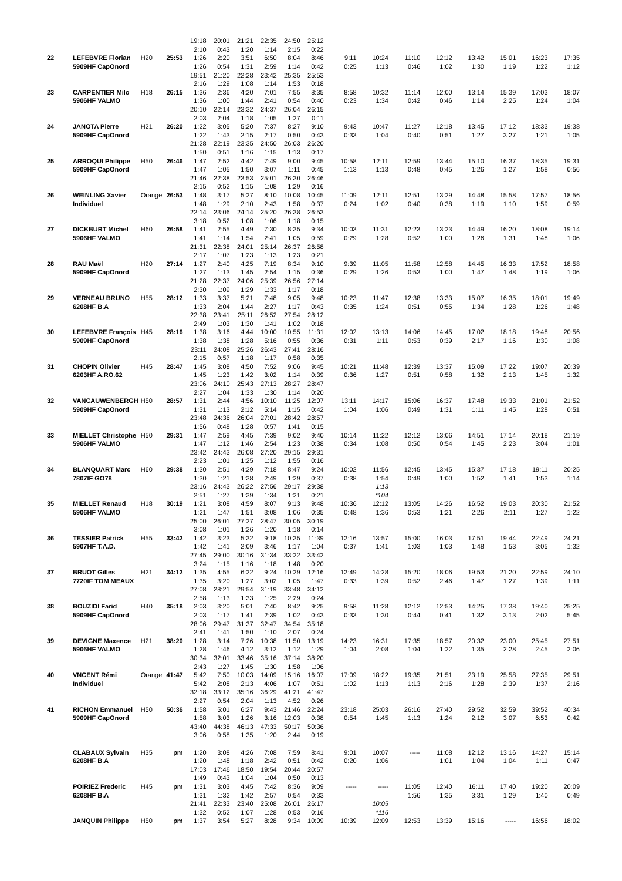| | | | | 19:18 | 20:01 | 21:21 | 22:35 | 24:50 | 25:12 | | | | | | | | |
| | | | | 2:10 | 0:43 | 1:20 | 1:14 | 2:15 | 0:22 | | | | | | | | |
| 22 | LEFEBVRE Florian | H20 | 25:53 | 1:26 | 2:20 | 3:51 | 6:50 | 8:04 | 8:46 | 9:11 | 10:24 | 11:10 | 12:12 | 13:42 | 15:01 | 16:23 | 17:35 |
| | 5909HF CapOnord | | | 1:26 | 0:54 | 1:31 | 2:59 | 1:14 | 0:42 | 0:25 | 1:13 | 0:46 | 1:02 | 1:30 | 1:19 | 1:22 | 1:12 |
| | | | | 19:51 | 21:20 | 22:28 | 23:42 | 25:35 | 25:53 | | | | | | | | |
| | | | | 2:16 | 1:29 | 1:08 | 1:14 | 1:53 | 0:18 | | | | | | | | |
| 23 | CARPENTIER Milo | H18 | 26:15 | 1:36 | 2:36 | 4:20 | 7:01 | 7:55 | 8:35 | 8:58 | 10:32 | 11:14 | 12:00 | 13:14 | 15:39 | 17:03 | 18:07 |
| | 5906HF VALMO | | | 1:36 | 1:00 | 1:44 | 2:41 | 0:54 | 0:40 | 0:23 | 1:34 | 0:42 | 0:46 | 1:14 | 2:25 | 1:24 | 1:04 |
| | | | | 20:10 | 22:14 | 23:32 | 24:37 | 26:04 | 26:15 | | | | | | | | |
| | | | | 2:03 | 2:04 | 1:18 | 1:05 | 1:27 | 0:11 | | | | | | | | |
| 24 | JANOTA Pierre | H21 | 26:20 | 1:22 | 3:05 | 5:20 | 7:37 | 8:27 | 9:10 | 9:43 | 10:47 | 11:27 | 12:18 | 13:45 | 17:12 | 18:33 | 19:38 |
| | 5909HF CapOnord | | | 1:22 | 1:43 | 2:15 | 2:17 | 0:50 | 0:43 | 0:33 | 1:04 | 0:40 | 0:51 | 1:27 | 3:27 | 1:21 | 1:05 |
| | | | | 21:28 | 22:19 | 23:35 | 24:50 | 26:03 | 26:20 | | | | | | | | |
| | | | | 1:50 | 0:51 | 1:16 | 1:15 | 1:13 | 0:17 | | | | | | | | |
| 25 | ARROQUI Philippe | H50 | 26:46 | 1:47 | 2:52 | 4:42 | 7:49 | 9:00 | 9:45 | 10:58 | 12:11 | 12:59 | 13:44 | 15:10 | 16:37 | 18:35 | 19:31 |
| | 5909HF CapOnord | | | 1:47 | 1:05 | 1:50 | 3:07 | 1:11 | 0:45 | 1:13 | 1:13 | 0:48 | 0:45 | 1:26 | 1:27 | 1:58 | 0:56 |
| | | | | 21:46 | 22:38 | 23:53 | 25:01 | 26:30 | 26:46 | | | | | | | | |
| | | | | 2:15 | 0:52 | 1:15 | 1:08 | 1:29 | 0:16 | | | | | | | | |
| 26 | WEINLING Xavier | Orange | 26:53 | 1:48 | 3:17 | 5:27 | 8:10 | 10:08 | 10:45 | 11:09 | 12:11 | 12:51 | 13:29 | 14:48 | 15:58 | 17:57 | 18:56 |
| | Individuel | | | 1:48 | 1:29 | 2:10 | 2:43 | 1:58 | 0:37 | 0:24 | 1:02 | 0:40 | 0:38 | 1:19 | 1:10 | 1:59 | 0:59 |
| | | | | 22:14 | 23:06 | 24:14 | 25:20 | 26:38 | 26:53 | | | | | | | | |
| | | | | 3:18 | 0:52 | 1:08 | 1:06 | 1:18 | 0:15 | | | | | | | | |
| 27 | DICKBURT Michel | H60 | 26:58 | 1:41 | 2:55 | 4:49 | 7:30 | 8:35 | 9:34 | 10:03 | 11:31 | 12:23 | 13:23 | 14:49 | 16:20 | 18:08 | 19:14 |
| | 5906HF VALMO | | | 1:41 | 1:14 | 1:54 | 2:41 | 1:05 | 0:59 | 0:29 | 1:28 | 0:52 | 1:00 | 1:26 | 1:31 | 1:48 | 1:06 |
| | | | | 21:31 | 22:38 | 24:01 | 25:14 | 26:37 | 26:58 | | | | | | | | |
| | | | | 2:17 | 1:07 | 1:23 | 1:13 | 1:23 | 0:21 | | | | | | | | |
| 28 | RAU Maël | H20 | 27:14 | 1:27 | 2:40 | 4:25 | 7:19 | 8:34 | 9:10 | 9:39 | 11:05 | 11:58 | 12:58 | 14:45 | 16:33 | 17:52 | 18:58 |
| | 5909HF CapOnord | | | 1:27 | 1:13 | 1:45 | 2:54 | 1:15 | 0:36 | 0:29 | 1:26 | 0:53 | 1:00 | 1:47 | 1:48 | 1:19 | 1:06 |
| | | | | 21:28 | 22:37 | 24:06 | 25:39 | 26:56 | 27:14 | | | | | | | | |
| | | | | 2:30 | 1:09 | 1:29 | 1:33 | 1:17 | 0:18 | | | | | | | | |
| 29 | VERNEAU BRUNO | H55 | 28:12 | 1:33 | 3:37 | 5:21 | 7:48 | 9:05 | 9:48 | 10:23 | 11:47 | 12:38 | 13:33 | 15:07 | 16:35 | 18:01 | 19:49 |
| | 6208HF B.A | | | 1:33 | 2:04 | 1:44 | 2:27 | 1:17 | 0:43 | 0:35 | 1:24 | 0:51 | 0:55 | 1:34 | 1:28 | 1:26 | 1:48 |
| | | | | 22:38 | 23:41 | 25:11 | 26:52 | 27:54 | 28:12 | | | | | | | | |
| | | | | 2:49 | 1:03 | 1:30 | 1:41 | 1:02 | 0:18 | | | | | | | | |
| 30 | LEFEBVRE François | H45 | 28:16 | 1:38 | 3:16 | 4:44 | 10:00 | 10:55 | 11:31 | 12:02 | 13:13 | 14:06 | 14:45 | 17:02 | 18:18 | 19:48 | 20:56 |
| | 5909HF CapOnord | | | 1:38 | 1:38 | 1:28 | 5:16 | 0:55 | 0:36 | 0:31 | 1:11 | 0:53 | 0:39 | 2:17 | 1:16 | 1:30 | 1:08 |
| | | | | 23:11 | 24:08 | 25:26 | 26:43 | 27:41 | 28:16 | | | | | | | | |
| | | | | 2:15 | 0:57 | 1:18 | 1:17 | 0:58 | 0:35 | | | | | | | | |
| 31 | CHOPIN Olivier | H45 | 28:47 | 1:45 | 3:08 | 4:50 | 7:52 | 9:06 | 9:45 | 10:21 | 11:48 | 12:39 | 13:37 | 15:09 | 17:22 | 19:07 | 20:39 |
| | 6203HF A.RO.62 | | | 1:45 | 1:23 | 1:42 | 3:02 | 1:14 | 0:39 | 0:36 | 1:27 | 0:51 | 0:58 | 1:32 | 2:13 | 1:45 | 1:32 |
| | | | | 23:06 | 24:10 | 25:43 | 27:13 | 28:27 | 28:47 | | | | | | | | |
| | | | | 2:27 | 1:04 | 1:33 | 1:30 | 1:14 | 0:20 | | | | | | | | |
| 32 | VANCAUWENBERGH | H50 | 28:57 | 1:31 | 2:44 | 4:56 | 10:10 | 11:25 | 12:07 | 13:11 | 14:17 | 15:06 | 16:37 | 17:48 | 19:33 | 21:01 | 21:52 |
| | 5909HF CapOnord | | | 1:31 | 1:13 | 2:12 | 5:14 | 1:15 | 0:42 | 1:04 | 1:06 | 0:49 | 1:31 | 1:11 | 1:45 | 1:28 | 0:51 |
| | | | | 23:48 | 24:36 | 26:04 | 27:01 | 28:42 | 28:57 | | | | | | | | |
| | | | | 1:56 | 0:48 | 1:28 | 0:57 | 1:41 | 0:15 | | | | | | | | |
| 33 | MIELLET Christophe | H50 | 29:31 | 1:47 | 2:59 | 4:45 | 7:39 | 9:02 | 9:40 | 10:14 | 11:22 | 12:12 | 13:06 | 14:51 | 17:14 | 20:18 | 21:19 |
| | 5906HF VALMO | | | 1:47 | 1:12 | 1:46 | 2:54 | 1:23 | 0:38 | 0:34 | 1:08 | 0:50 | 0:54 | 1:45 | 2:23 | 3:04 | 1:01 |
| | | | | 23:42 | 24:43 | 26:08 | 27:20 | 29:15 | 29:31 | | | | | | | | |
| | | | | 2:23 | 1:01 | 1:25 | 1:12 | 1:55 | 0:16 | | | | | | | | |
| 34 | BLANQUART Marc | H60 | 29:38 | 1:30 | 2:51 | 4:29 | 7:18 | 8:47 | 9:24 | 10:02 | 11:56 | 12:45 | 13:45 | 15:37 | 17:18 | 19:11 | 20:25 |
| | 7807IF GO78 | | | 1:30 | 1:21 | 1:38 | 2:49 | 1:29 | 0:37 | 0:38 | 1:54 | 0:49 | 1:00 | 1:52 | 1:41 | 1:53 | 1:14 |
| | | | | 23:16 | 24:43 | 26:22 | 27:56 | 29:17 | 29:38 | | 1:13 | | | | | | |
| | | | | 2:51 | 1:27 | 1:39 | 1:34 | 1:21 | 0:21 | | *104 | | | | | | |
| 35 | MIELLET Renaud | H18 | 30:19 | 1:21 | 3:08 | 4:59 | 8:07 | 9:13 | 9:48 | 10:36 | 12:12 | 13:05 | 14:26 | 16:52 | 19:03 | 20:30 | 21:52 |
| | 5906HF VALMO | | | 1:21 | 1:47 | 1:51 | 3:08 | 1:06 | 0:35 | 0:48 | 1:36 | 0:53 | 1:21 | 2:26 | 2:11 | 1:27 | 1:22 |
| | | | | 25:00 | 26:01 | 27:27 | 28:47 | 30:05 | 30:19 | | | | | | | | |
| | | | | 3:08 | 1:01 | 1:26 | 1:20 | 1:18 | 0:14 | | | | | | | | |
| 36 | TESSIER Patrick | H55 | 33:42 | 1:42 | 3:23 | 5:32 | 9:18 | 10:35 | 11:39 | 12:16 | 13:57 | 15:00 | 16:03 | 17:51 | 19:44 | 22:49 | 24:21 |
| | 5907HF T.A.D. | | | 1:42 | 1:41 | 2:09 | 3:46 | 1:17 | 1:04 | 0:37 | 1:41 | 1:03 | 1:03 | 1:48 | 1:53 | 3:05 | 1:32 |
| | | | | 27:45 | 29:00 | 30:16 | 31:34 | 33:22 | 33:42 | | | | | | | | |
| | | | | 3:24 | 1:15 | 1:16 | 1:18 | 1:48 | 0:20 | | | | | | | | |
| 37 | BRUOT Gilles | H21 | 34:12 | 1:35 | 4:55 | 6:22 | 9:24 | 10:29 | 12:16 | 12:49 | 14:28 | 15:20 | 18:06 | 19:53 | 21:20 | 22:59 | 24:10 |
| | 7720IF TOM MEAUX | | | 1:35 | 3:20 | 1:27 | 3:02 | 1:05 | 1:47 | 0:33 | 1:39 | 0:52 | 2:46 | 1:47 | 1:27 | 1:39 | 1:11 |
| | | | | 27:08 | 28:21 | 29:54 | 31:19 | 33:48 | 34:12 | | | | | | | | |
| | | | | 2:58 | 1:13 | 1:33 | 1:25 | 2:29 | 0:24 | | | | | | | | |
| 38 | BOUZIDI Farid | H40 | 35:18 | 2:03 | 3:20 | 5:01 | 7:40 | 8:42 | 9:25 | 9:58 | 11:28 | 12:12 | 12:53 | 14:25 | 17:38 | 19:40 | 25:25 |
| | 5909HF CapOnord | | | 2:03 | 1:17 | 1:41 | 2:39 | 1:02 | 0:43 | 0:33 | 1:30 | 0:44 | 0:41 | 1:32 | 3:13 | 2:02 | 5:45 |
| | | | | 28:06 | 29:47 | 31:37 | 32:47 | 34:54 | 35:18 | | | | | | | | |
| | | | | 2:41 | 1:41 | 1:50 | 1:10 | 2:07 | 0:24 | | | | | | | | |
| 39 | DEVIGNE Maxence | H21 | 38:20 | 1:28 | 3:14 | 7:26 | 10:38 | 11:50 | 13:19 | 14:23 | 16:31 | 17:35 | 18:57 | 20:32 | 23:00 | 25:45 | 27:51 |
| | 5906HF VALMO | | | 1:28 | 1:46 | 4:12 | 3:12 | 1:12 | 1:29 | 1:04 | 2:08 | 1:04 | 1:22 | 1:35 | 2:28 | 2:45 | 2:06 |
| | | | | 30:34 | 32:01 | 33:46 | 35:16 | 37:14 | 38:20 | | | | | | | | |
| | | | | 2:43 | 1:27 | 1:45 | 1:30 | 1:58 | 1:06 | | | | | | | | |
| 40 | VNCENT Rémi | Orange | 41:47 | 5:42 | 7:50 | 10:03 | 14:09 | 15:16 | 16:07 | 17:09 | 18:22 | 19:35 | 21:51 | 23:19 | 25:58 | 27:35 | 29:51 |
| | Individuel | | | 5:42 | 2:08 | 2:13 | 4:06 | 1:07 | 0:51 | 1:02 | 1:13 | 1:13 | 2:16 | 1:28 | 2:39 | 1:37 | 2:16 |
| | | | | 32:18 | 33:12 | 35:16 | 36:29 | 41:21 | 41:47 | | | | | | | | |
| | | | | 2:27 | 0:54 | 2:04 | 1:13 | 4:52 | 0:26 | | | | | | | | |
| 41 | RICHON Emmanuel | H50 | 50:36 | 1:58 | 5:01 | 6:27 | 9:43 | 21:46 | 22:24 | 23:18 | 25:03 | 26:16 | 27:40 | 29:52 | 32:59 | 39:52 | 40:34 |
| | 5909HF CapOnord | | | 1:58 | 3:03 | 1:26 | 3:16 | 12:03 | 0:38 | 0:54 | 1:45 | 1:13 | 1:24 | 2:12 | 3:07 | 6:53 | 0:42 |
| | | | | 43:40 | 44:38 | 46:13 | 47:33 | 50:17 | 50:36 | | | | | | | | |
| | | | | 3:06 | 0:58 | 1:35 | 1:20 | 2:44 | 0:19 | | | | | | | | |
| | CLABAUX Sylvain | H35 | pm | 1:20 | 3:08 | 4:26 | 7:08 | 7:59 | 8:41 | 9:01 | 10:07 | ----- | 11:08 | 12:12 | 13:16 | 14:27 | 15:14 |
| | 6208HF B.A | | | 1:20 | 1:48 | 1:18 | 2:42 | 0:51 | 0:42 | 0:20 | 1:06 | | 1:01 | 1:04 | 1:04 | 1:11 | 0:47 |
| | | | | 17:03 | 17:46 | 18:50 | 19:54 | 20:44 | 20:57 | | | | | | | | |
| | | | | 1:49 | 0:43 | 1:04 | 1:04 | 0:50 | 0:13 | | | | | | | | |
| | POIRIEZ Frederic | H45 | pm | 1:31 | 3:03 | 4:45 | 7:42 | 8:36 | 9:09 | ----- | ----- | 11:05 | 12:40 | 16:11 | 17:40 | 19:20 | 20:09 |
| | 6208HF B.A | | | 1:31 | 1:32 | 1:42 | 2:57 | 0:54 | 0:33 | | | 1:56 | 1:35 | 3:31 | 1:29 | 1:40 | 0:49 |
| | | | | 21:41 | 22:33 | 23:40 | 25:08 | 26:01 | 26:17 | | 10:05 | | | | | | |
| | | | | 1:32 | 0:52 | 1:07 | 1:28 | 0:53 | 0:16 | | *116 | | | | | | |
| | JANQUIN Philippe | H50 | pm | 1:37 | 3:54 | 5:27 | 8:28 | 9:34 | 10:09 | 10:39 | 12:09 | 12:53 | 13:39 | 15:16 | ----- | 16:56 | 18:02 |